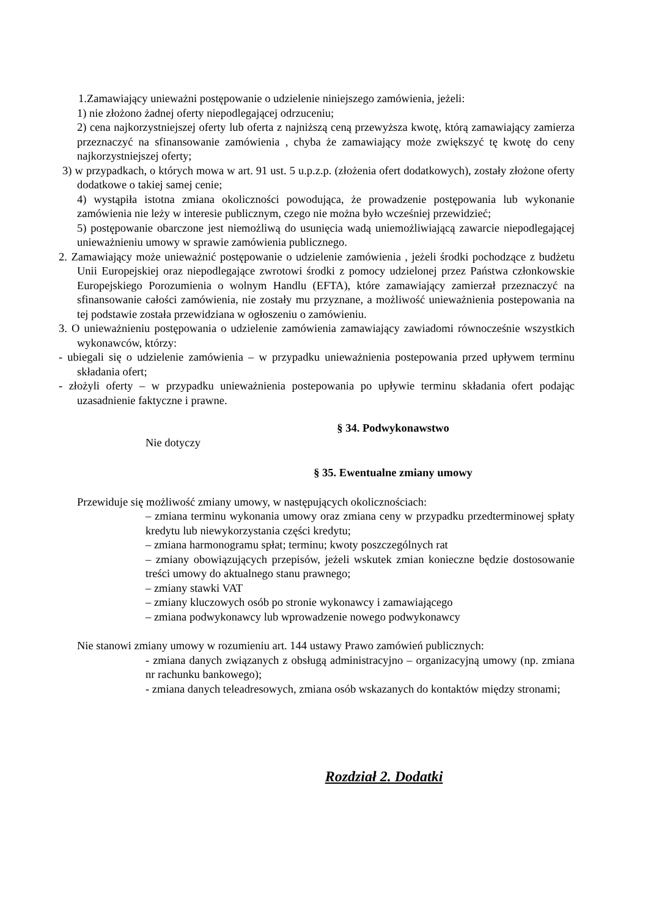1.Zamawiający unieważni postępowanie o udzielenie niniejszego zamówienia, jeżeli:
1) nie złożono żadnej oferty niepodlegającej odrzuceniu;
2) cena najkorzystniejszej oferty lub oferta z najniższą ceną przewyższa kwotę, którą zamawiający zamierza przeznaczyć na sfinansowanie zamówienia , chyba że zamawiający może zwiększyć tę kwotę do ceny najkorzystniejszej oferty;
3) w przypadkach, o których mowa w art. 91 ust. 5 u.p.z.p. (złożenia ofert dodatkowych), zostały złożone oferty dodatkowe o takiej samej cenie;
4) wystąpiła istotna zmiana okoliczności powodująca, że prowadzenie postępowania lub wykonanie zamówienia nie leży w interesie publicznym, czego nie można było wcześniej przewidzieć;
5) postępowanie obarczone jest niemożliwą do usunięcia wadą uniemożliwiającą zawarcie niepodlegającej unieważnieniu umowy w sprawie zamówienia publicznego.
2. Zamawiający może unieważnić postępowanie o udzielenie zamówienia , jeżeli środki pochodzące z budżetu Unii Europejskiej oraz niepodlegające zwrotowi środki z pomocy udzielonej przez Państwa członkowskie Europejskiego Porozumienia o wolnym Handlu (EFTA), które zamawiający zamierzał przeznaczyć na sfinansowanie całości zamówienia, nie zostały mu przyznane, a możliwość unieważnienia postepowania na tej podstawie została przewidziana w ogłoszeniu o zamówieniu.
3. O unieważnieniu postępowania o udzielenie zamówienia zamawiający zawiadomi równocześnie wszystkich wykonawców, którzy:
- ubiegali się o udzielenie zamówienia – w przypadku unieważnienia postepowania przed upływem terminu składania ofert;
- złożyli oferty – w przypadku unieważnienia postepowania po upływie terminu składania ofert podając uzasadnienie faktyczne i prawne.
§ 34. Podwykonawstwo
Nie dotyczy
§ 35. Ewentualne zmiany umowy
Przewiduje się możliwość zmiany umowy, w następujących okolicznościach:
– zmiana terminu wykonania umowy oraz zmiana ceny w przypadku przedterminowej spłaty kredytu lub niewykorzystania części kredytu;
– zmiana harmonogramu spłat; terminu; kwoty poszczególnych rat
– zmiany obowiązujących przepisów, jeżeli wskutek zmian konieczne będzie dostosowanie treści umowy do aktualnego stanu prawnego;
– zmiany stawki VAT
– zmiany kluczowych osób po stronie wykonawcy i zamawiającego
– zmiana podwykonawcy lub wprowadzenie nowego podwykonawcy
Nie stanowi zmiany umowy w rozumieniu art. 144 ustawy Prawo zamówień publicznych:
- zmiana danych związanych z obsługą administracyjno – organizacyjną umowy (np. zmiana nr rachunku bankowego);
- zmiana danych teleadresowych, zmiana osób wskazanych do kontaktów między stronami;
Rozdział 2. Dodatki